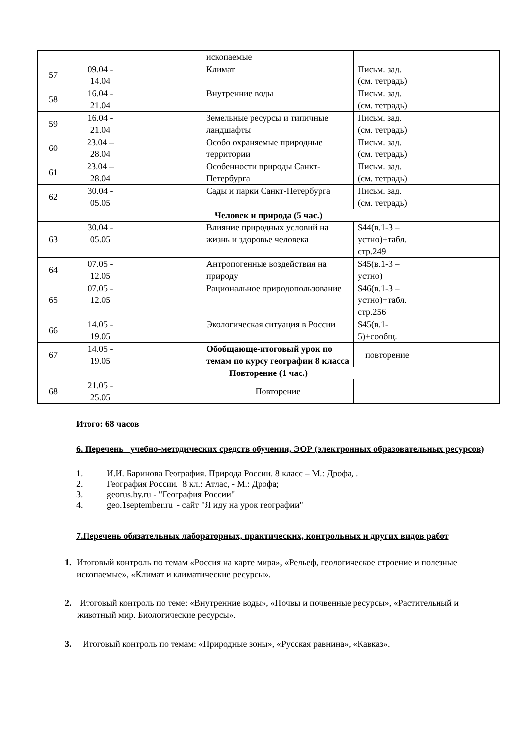| | | | ископаемые | | |
| 57 | 09.04 - 14.04 | | Климат | Письм. зад. (см. тетрадь) | |
| 58 | 16.04 - 21.04 | | Внутренние воды | Письм. зад. (см. тетрадь) | |
| 59 | 16.04 - 21.04 | | Земельные ресурсы и типичные ландшафты | Письм. зад. (см. тетрадь) | |
| 60 | 23.04 – 28.04 | | Особо охраняемые природные территории | Письм. зад. (см. тетрадь) | |
| 61 | 23.04 – 28.04 | | Особенности природы Санкт-Петербурга | Письм. зад. (см. тетрадь) | |
| 62 | 30.04 - 05.05 | | Сады и парки Санкт-Петербурга | Письм. зад. (см. тетрадь) | |
| Человек и природа (5 час.) | | | | | |
| 63 | 30.04 - 05.05 | | Влияние природных условий на жизнь и здоровье человека | $44(в.1-3 – устно)+табл. стр.249 | |
| 64 | 07.05 - 12.05 | | Антропогенные воздействия на природу | $45(в.1-3 – устно) | |
| 65 | 07.05 - 12.05 | | Рациональное природопользование | $46(в.1-3 – устно)+табл. стр.256 | |
| 66 | 14.05 - 19.05 | | Экологическая ситуация в России | $45(в.1-5)+сообщ. | |
| 67 | 14.05 - 19.05 | | Обобщающе-итоговый урок по темам по курсу географии 8 класса | повторение | |
| Повторение (1 час.) | | | | | |
| 68 | 21.05 - 25.05 | | Повторение | | |
Итого: 68 часов
6. Перечень учебно-методических средств обучения, ЭОР (электронных образовательных ресурсов)
1. И.И. Баринова География. Природа России. 8 класс – М.: Дрофа, .
2. География России. 8 кл.: Атлас, - М.: Дрофа;
3. georus.by.ru - "География России"
4. geo.1september.ru - сайт "Я иду на урок географии"
7.Перечень обязательных лабораторных, практических, контрольных и других видов работ
1. Итоговый контроль по темам «Россия на карте мира», «Рельеф, геологическое строение и полезные ископаемые», «Климат и климатические ресурсы».
2. Итоговый контроль по теме: «Внутренние воды», «Почвы и почвенные ресурсы», «Растительный и животный мир. Биологические ресурсы».
3. Итоговый контроль по темам: «Природные зоны», «Русская равнина», «Кавказ».